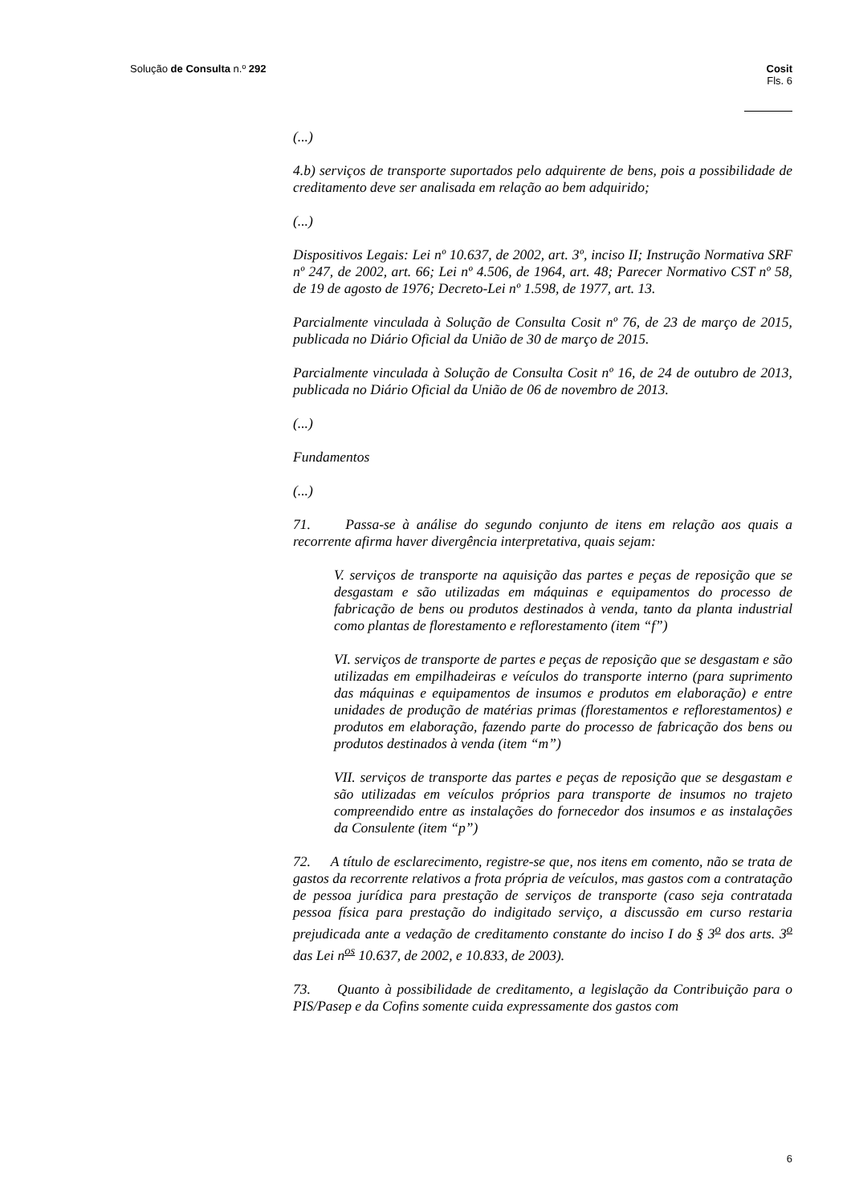Solução de Consulta n.º 292 Cosit
Fls. 6
(...)
4.b) serviços de transporte suportados pelo adquirente de bens, pois a possibilidade de creditamento deve ser analisada em relação ao bem adquirido;
(...)
Dispositivos Legais: Lei nº 10.637, de 2002, art. 3º, inciso II; Instrução Normativa SRF nº 247, de 2002, art. 66; Lei nº 4.506, de 1964, art. 48; Parecer Normativo CST nº 58, de 19 de agosto de 1976; Decreto-Lei nº 1.598, de 1977, art. 13.
Parcialmente vinculada à Solução de Consulta Cosit nº 76, de 23 de março de 2015, publicada no Diário Oficial da União de 30 de março de 2015.
Parcialmente vinculada à Solução de Consulta Cosit nº 16, de 24 de outubro de 2013, publicada no Diário Oficial da União de 06 de novembro de 2013.
(...)
Fundamentos
(...)
71. Passa-se à análise do segundo conjunto de itens em relação aos quais a recorrente afirma haver divergência interpretativa, quais sejam:
V. serviços de transporte na aquisição das partes e peças de reposição que se desgastam e são utilizadas em máquinas e equipamentos do processo de fabricação de bens ou produtos destinados à venda, tanto da planta industrial como plantas de florestamento e reflorestamento (item “f”)
VI. serviços de transporte de partes e peças de reposição que se desgastam e são utilizadas em empilhadeiras e veículos do transporte interno (para suprimento das máquinas e equipamentos de insumos e produtos em elaboração) e entre unidades de produção de matérias primas (florestamentos e reflorestamentos) e produtos em elaboração, fazendo parte do processo de fabricação dos bens ou produtos destinados à venda (item “m”)
VII. serviços de transporte das partes e peças de reposição que se desgastam e são utilizadas em veículos próprios para transporte de insumos no trajeto compreendido entre as instalações do fornecedor dos insumos e as instalações da Consulente (item “p”)
72. A título de esclarecimento, registre-se que, nos itens em comento, não se trata de gastos da recorrente relativos a frota própria de veículos, mas gastos com a contratação de pessoa jurídica para prestação de serviços de transporte (caso seja contratada pessoa física para prestação do indigitado serviço, a discussão em curso restaria prejudicada ante a vedação de creditamento constante do inciso I do § 3<sup>o</sup> dos arts. 3<sup>o</sup> das Lei n<sup>os</sup> 10.637, de 2002, e 10.833, de 2003).
73. Quanto à possibilidade de creditamento, a legislação da Contribuição para o PIS/Pasep e da Cofins somente cuida expressamente dos gastos com
6